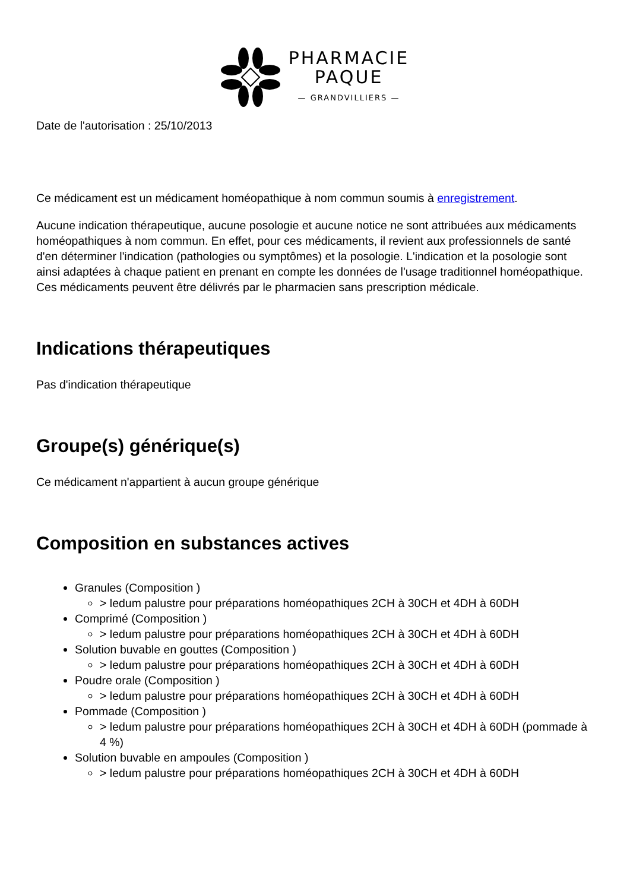PHARMACIE
PAQUE
— GRANDVILLIERS —
Date de l'autorisation : 25/10/2013
Ce médicament est un médicament homéopathique à nom commun soumis à enregistrement.
Aucune indication thérapeutique, aucune posologie et aucune notice ne sont attribuées aux médicaments homéopathiques à nom commun. En effet, pour ces médicaments, il revient aux professionnels de santé d'en déterminer l'indication (pathologies ou symptômes) et la posologie. L'indication et la posologie sont ainsi adaptées à chaque patient en prenant en compte les données de l'usage traditionnel homéopathique. Ces médicaments peuvent être délivrés par le pharmacien sans prescription médicale.
Indications thérapeutiques
Pas d'indication thérapeutique
Groupe(s) générique(s)
Ce médicament n'appartient à aucun groupe générique
Composition en substances actives
Granules (Composition )
> ledum palustre pour préparations homéopathiques 2CH à 30CH et 4DH à 60DH
Comprimé (Composition )
> ledum palustre pour préparations homéopathiques 2CH à 30CH et 4DH à 60DH
Solution buvable en gouttes (Composition )
> ledum palustre pour préparations homéopathiques 2CH à 30CH et 4DH à 60DH
Poudre orale (Composition )
> ledum palustre pour préparations homéopathiques 2CH à 30CH et 4DH à 60DH
Pommade (Composition )
> ledum palustre pour préparations homéopathiques 2CH à 30CH et 4DH à 60DH (pommade à 4 %)
Solution buvable en ampoules (Composition )
> ledum palustre pour préparations homéopathiques 2CH à 30CH et 4DH à 60DH